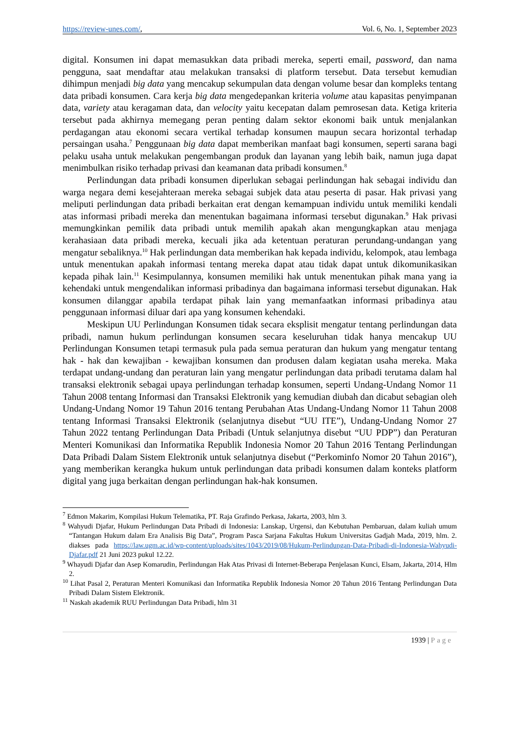https://review-unes.com/, Vol. 6, No. 1, September 2023
digital. Konsumen ini dapat memasukkan data pribadi mereka, seperti email, password, dan nama pengguna, saat mendaftar atau melakukan transaksi di platform tersebut. Data tersebut kemudian dihimpun menjadi big data yang mencakup sekumpulan data dengan volume besar dan kompleks tentang data pribadi konsumen. Cara kerja big data mengedepankan kriteria volume atau kapasitas penyimpanan data, variety atau keragaman data, dan velocity yaitu kecepatan dalam pemrosesan data. Ketiga kriteria tersebut pada akhirnya memegang peran penting dalam sektor ekonomi baik untuk menjalankan perdagangan atau ekonomi secara vertikal terhadap konsumen maupun secara horizontal terhadap persaingan usaha.<sup>7</sup> Penggunaan big data dapat memberikan manfaat bagi konsumen, seperti sarana bagi pelaku usaha untuk melakukan pengembangan produk dan layanan yang lebih baik, namun juga dapat menimbulkan risiko terhadap privasi dan keamanan data pribadi konsumen.<sup>8</sup>
Perlindungan data pribadi konsumen diperlukan sebagai perlindungan hak sebagai individu dan warga negara demi kesejahteraan mereka sebagai subjek data atau peserta di pasar. Hak privasi yang meliputi perlindungan data pribadi berkaitan erat dengan kemampuan individu untuk memiliki kendali atas informasi pribadi mereka dan menentukan bagaimana informasi tersebut digunakan.<sup>9</sup> Hak privasi memungkinkan pemilik data pribadi untuk memilih apakah akan mengungkapkan atau menjaga kerahasiaan data pribadi mereka, kecuali jika ada ketentuan peraturan perundang-undangan yang mengatur sebaliknya.<sup>10</sup> Hak perlindungan data memberikan hak kepada individu, kelompok, atau lembaga untuk menentukan apakah informasi tentang mereka dapat atau tidak dapat untuk dikomunikasikan kepada pihak lain.<sup>11</sup> Kesimpulannya, konsumen memiliki hak untuk menentukan pihak mana yang ia kehendaki untuk mengendalikan informasi pribadinya dan bagaimana informasi tersebut digunakan. Hak konsumen dilanggar apabila terdapat pihak lain yang memanfaatkan informasi pribadinya atau penggunaan informasi diluar dari apa yang konsumen kehendaki.
Meskipun UU Perlindungan Konsumen tidak secara eksplisit mengatur tentang perlindungan data pribadi, namun hukum perlindungan konsumen secara keseluruhan tidak hanya mencakup UU Perlindungan Konsumen tetapi termasuk pula pada semua peraturan dan hukum yang mengatur tentang hak - hak dan kewajiban - kewajiban konsumen dan produsen dalam kegiatan usaha mereka. Maka terdapat undang-undang dan peraturan lain yang mengatur perlindungan data pribadi terutama dalam hal transaksi elektronik sebagai upaya perlindungan terhadap konsumen, seperti Undang-Undang Nomor 11 Tahun 2008 tentang Informasi dan Transaksi Elektronik yang kemudian diubah dan dicabut sebagian oleh Undang-Undang Nomor 19 Tahun 2016 tentang Perubahan Atas Undang-Undang Nomor 11 Tahun 2008 tentang Informasi Transaksi Elektronik (selanjutnya disebut “UU ITE”), Undang-Undang Nomor 27 Tahun 2022 tentang Perlindungan Data Pribadi (Untuk selanjutnya disebut “UU PDP”) dan Peraturan Menteri Komunikasi dan Informatika Republik Indonesia Nomor 20 Tahun 2016 Tentang Perlindungan Data Pribadi Dalam Sistem Elektronik untuk selanjutnya disebut (“Perkominfo Nomor 20 Tahun 2016”), yang memberikan kerangka hukum untuk perlindungan data pribadi konsumen dalam konteks platform digital yang juga berkaitan dengan perlindungan hak-hak konsumen.
<sup>7</sup> Edmon Makarim, Kompilasi Hukum Telematika, PT. Raja Grafindo Perkasa, Jakarta, 2003, hlm 3.
<sup>8</sup> Wahyudi Djafar, Hukum Perlindungan Data Pribadi di Indonesia: Lanskap, Urgensi, dan Kebutuhan Pembaruan, dalam kuliah umum “Tantangan Hukum dalam Era Analisis Big Data”, Program Pasca Sarjana Fakultas Hukum Universitas Gadjah Mada, 2019, hlm. 2. diakses pada https://law.ugm.ac.id/wp-content/uploads/sites/1043/2019/08/Hukum-Perlindungan-Data-Pribadi-di-Indonesia-Wahyudi-Djafar.pdf 21 Juni 2023 pukul 12.22.
<sup>9</sup> Whayudi Djafar dan Asep Komarudin, Perlindungan Hak Atas Privasi di Internet-Beberapa Penjelasan Kunci, Elsam, Jakarta, 2014, Hlm 2.
<sup>10</sup> Lihat Pasal 2, Peraturan Menteri Komunikasi dan Informatika Republik Indonesia Nomor 20 Tahun 2016 Tentang Perlindungan Data Pribadi Dalam Sistem Elektronik.
<sup>11</sup> Naskah akademik RUU Perlindungan Data Pribadi, hlm 31
1939 | Page